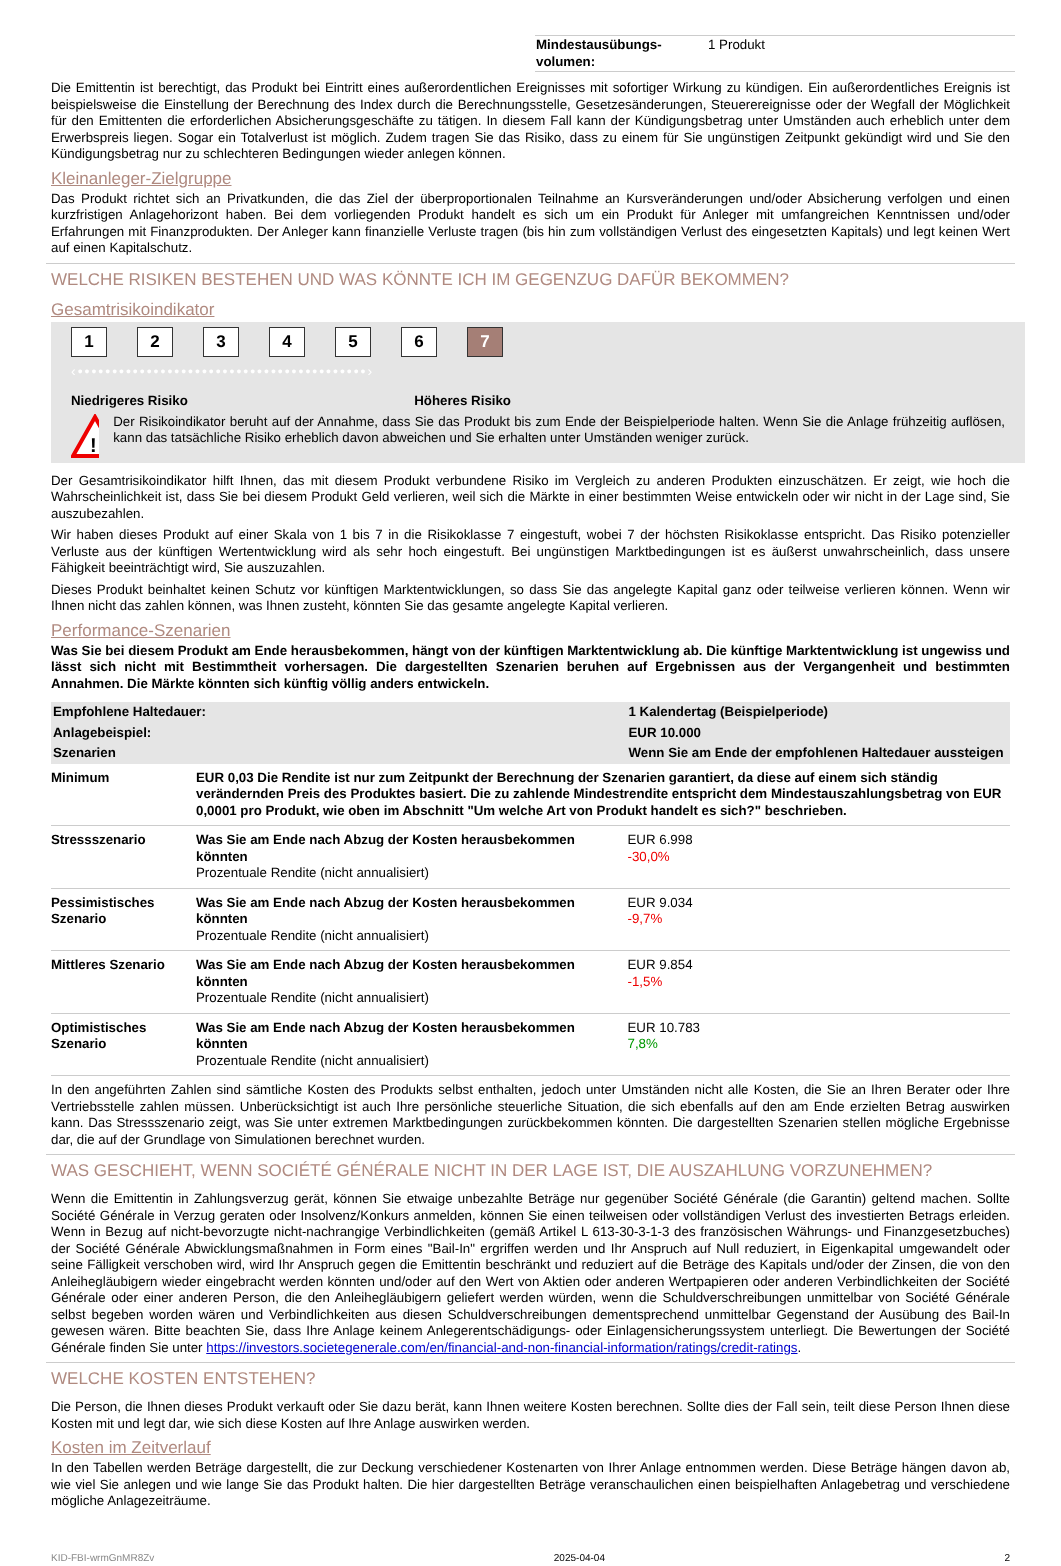| Mindestausübungs-volumen: | 1 Produkt |
Die Emittentin ist berechtigt, das Produkt bei Eintritt eines außerordentlichen Ereignisses mit sofortiger Wirkung zu kündigen. Ein außerordentliches Ereignis ist beispielsweise die Einstellung der Berechnung des Index durch die Berechnungsstelle, Gesetzesänderungen, Steuerereignisse oder der Wegfall der Möglichkeit für den Emittenten die erforderlichen Absicherungsgeschäfte zu tätigen. In diesem Fall kann der Kündigungsbetrag unter Umständen auch erheblich unter dem Erwerbspreis liegen. Sogar ein Totalverlust ist möglich. Zudem tragen Sie das Risiko, dass zu einem für Sie ungünstigen Zeitpunkt gekündigt wird und Sie den Kündigungsbetrag nur zu schlechteren Bedingungen wieder anlegen können.
Kleinanleger-Zielgruppe
Das Produkt richtet sich an Privatkunden, die das Ziel der überproportionalen Teilnahme an Kursveränderungen und/oder Absicherung verfolgen und einen kurzfristigen Anlagehorizont haben. Bei dem vorliegenden Produkt handelt es sich um ein Produkt für Anleger mit umfangreichen Kenntnissen und/oder Erfahrungen mit Finanzprodukten. Der Anleger kann finanzielle Verluste tragen (bis hin zum vollständigen Verlust des eingesetzten Kapitals) und legt keinen Wert auf einen Kapitalschutz.
WELCHE RISIKEN BESTEHEN UND WAS KÖNNTE ICH IM GEGENZUG DAFÜR BEKOMMEN?
Gesamtrisikoindikator
1234567
‹••••••••••••••••••••••••••••••••••••••••••›
Niedrigeres Risiko Höheres Risiko
!
Der Risikoindikator beruht auf der Annahme, dass Sie das Produkt bis zum Ende der Beispielperiode halten. Wenn Sie die Anlage frühzeitig auflösen, kann das tatsächliche Risiko erheblich davon abweichen und Sie erhalten unter Umständen weniger zurück.
Der Gesamtrisikoindikator hilft Ihnen, das mit diesem Produkt verbundene Risiko im Vergleich zu anderen Produkten einzuschätzen. Er zeigt, wie hoch die Wahrscheinlichkeit ist, dass Sie bei diesem Produkt Geld verlieren, weil sich die Märkte in einer bestimmten Weise entwickeln oder wir nicht in der Lage sind, Sie auszubezahlen.
Wir haben dieses Produkt auf einer Skala von 1 bis 7 in die Risikoklasse 7 eingestuft, wobei 7 der höchsten Risikoklasse entspricht. Das Risiko potenzieller Verluste aus der künftigen Wertentwicklung wird als sehr hoch eingestuft. Bei ungünstigen Marktbedingungen ist es äußerst unwahrscheinlich, dass unsere Fähigkeit beeinträchtigt wird, Sie auszuzahlen.
Dieses Produkt beinhaltet keinen Schutz vor künftigen Marktentwicklungen, so dass Sie das angelegte Kapital ganz oder teilweise verlieren können. Wenn wir Ihnen nicht das zahlen können, was Ihnen zusteht, könnten Sie das gesamte angelegte Kapital verlieren.
Performance-Szenarien
Was Sie bei diesem Produkt am Ende herausbekommen, hängt von der künftigen Marktentwicklung ab. Die künftige Marktentwicklung ist ungewiss und lässt sich nicht mit Bestimmtheit vorhersagen. Die dargestellten Szenarien beruhen auf Ergebnissen aus der Vergangenheit und bestimmten Annahmen. Die Märkte könnten sich künftig völlig anders entwickeln.
| Empfohlene Haltedauer: | | 1 Kalendertag (Beispielperiode) |
| --- | --- | --- |
| Anlagebeispiel: | | EUR 10.000 |
| Szenarien | | Wenn Sie am Ende der empfohlenen Haltedauer aussteigen |
| Minimum | EUR 0,03 Die Rendite ist nur zum Zeitpunkt der Berechnung der Szenarien garantiert, da diese auf einem sich ständig verändernden Preis des Produktes basiert. Die zu zahlende Mindestrendite entspricht dem Mindestauszahlungsbetrag von EUR 0,0001 pro Produkt, wie oben im Abschnitt "Um welche Art von Produkt handelt es sich?" beschrieben. | |
| Stressszenario | Was Sie am Ende nach Abzug der Kosten herausbekommen könnten Prozentuale Rendite (nicht annualisiert) | EUR 6.998 -30,0% |
| Pessimistisches Szenario | Was Sie am Ende nach Abzug der Kosten herausbekommen könnten Prozentuale Rendite (nicht annualisiert) | EUR 9.034 -9,7% |
| Mittleres Szenario | Was Sie am Ende nach Abzug der Kosten herausbekommen könnten Prozentuale Rendite (nicht annualisiert) | EUR 9.854 -1,5% |
| Optimistisches Szenario | Was Sie am Ende nach Abzug der Kosten herausbekommen könnten Prozentuale Rendite (nicht annualisiert) | EUR 10.783 7,8% |
In den angeführten Zahlen sind sämtliche Kosten des Produkts selbst enthalten, jedoch unter Umständen nicht alle Kosten, die Sie an Ihren Berater oder Ihre Vertriebsstelle zahlen müssen. Unberücksichtigt ist auch Ihre persönliche steuerliche Situation, die sich ebenfalls auf den am Ende erzielten Betrag auswirken kann. Das Stressszenario zeigt, was Sie unter extremen Marktbedingungen zurückbekommen könnten. Die dargestellten Szenarien stellen mögliche Ergebnisse dar, die auf der Grundlage von Simulationen berechnet wurden.
WAS GESCHIEHT, WENN SOCIÉTÉ GÉNÉRALE NICHT IN DER LAGE IST, DIE AUSZAHLUNG VORZUNEHMEN?
Wenn die Emittentin in Zahlungsverzug gerät, können Sie etwaige unbezahlte Beträge nur gegenüber Société Générale (die Garantin) geltend machen. Sollte Société Générale in Verzug geraten oder Insolvenz/Konkurs anmelden, können Sie einen teilweisen oder vollständigen Verlust des investierten Betrags erleiden. Wenn in Bezug auf nicht-bevorzugte nicht-nachrangige Verbindlichkeiten (gemäß Artikel L 613-30-3-1-3 des französischen Währungs- und Finanzgesetzbuches) der Société Générale Abwicklungsmaßnahmen in Form eines "Bail-In" ergriffen werden und Ihr Anspruch auf Null reduziert, in Eigenkapital umgewandelt oder seine Fälligkeit verschoben wird, wird Ihr Anspruch gegen die Emittentin beschränkt und reduziert auf die Beträge des Kapitals und/oder der Zinsen, die von den Anleihegläubigern wieder eingebracht werden könnten und/oder auf den Wert von Aktien oder anderen Wertpapieren oder anderen Verbindlichkeiten der Société Générale oder einer anderen Person, die den Anleihegläubigern geliefert werden würden, wenn die Schuldverschreibungen unmittelbar von Société Générale selbst begeben worden wären und Verbindlichkeiten aus diesen Schuldverschreibungen dementsprechend unmittelbar Gegenstand der Ausübung des Bail-In gewesen wären. Bitte beachten Sie, dass Ihre Anlage keinem Anlegerentschädigungs- oder Einlagensicherungssystem unterliegt. Die Bewertungen der Société Générale finden Sie unter https://investors.societegenerale.com/en/financial-and-non-financial-information/ratings/credit-ratings.
WELCHE KOSTEN ENTSTEHEN?
Die Person, die Ihnen dieses Produkt verkauft oder Sie dazu berät, kann Ihnen weitere Kosten berechnen. Sollte dies der Fall sein, teilt diese Person Ihnen diese Kosten mit und legt dar, wie sich diese Kosten auf Ihre Anlage auswirken werden.
Kosten im Zeitverlauf
In den Tabellen werden Beträge dargestellt, die zur Deckung verschiedener Kostenarten von Ihrer Anlage entnommen werden. Diese Beträge hängen davon ab, wie viel Sie anlegen und wie lange Sie das Produkt halten. Die hier dargestellten Beträge veranschaulichen einen beispielhaften Anlagebetrag und verschiedene mögliche Anlagezeiträume.
KID-FBI-wrmGnMR8Zv 2025-04-04 2